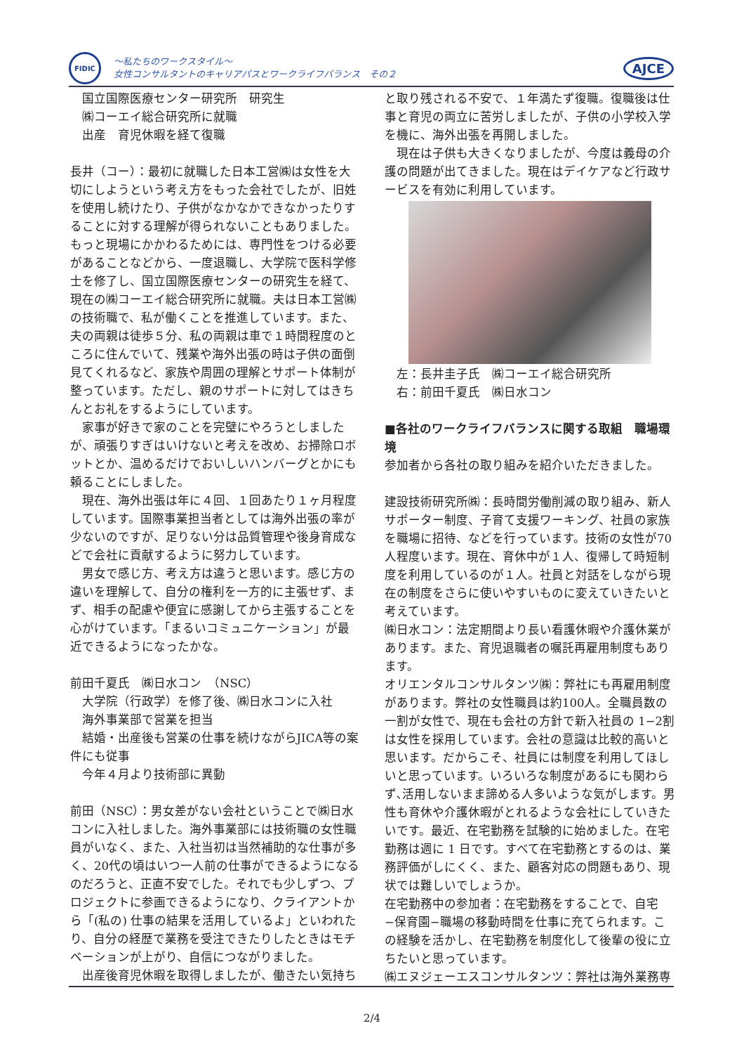FIDIC
～私たちのワークスタイル～
女性コンサルタントのキャリアパスとワークライフバランス　その２
AJCE
国立国際医療センター研究所　研究生
㈱コーエイ総合研究所に就職
出産　育児休暇を経て復職
長井（コー）：最初に就職した日本工営㈱は女性を大切にしようという考え方をもった会社でしたが、旧姓を使用し続けたり、子供がなかなかできなかったりすることに対する理解が得られないこともありました。もっと現場にかかわるためには、専門性をつける必要があることなどから、一度退職し、大学院で医科学修士を修了し、国立国際医療センターの研究生を経て、現在の㈱コーエイ総合研究所に就職。夫は日本工営㈱の技術職で、私が働くことを推進しています。また、夫の両親は徒歩５分、私の両親は車で１時間程度のところに住んでいて、残業や海外出張の時は子供の面倒見てくれるなど、家族や周囲の理解とサポート体制が整っています。ただし、親のサポートに対してはきちんとお礼をするようにしています。
家事が好きで家のことを完璧にやろうとしましたが、頑張りすぎはいけないと考えを改め、お掃除ロボットとか、温めるだけでおいしいハンバーグとかにも頼ることにしました。
現在、海外出張は年に４回、１回あたり１ヶ月程度しています。国際事業担当者としては海外出張の率が少ないのですが、足りない分は品質管理や後身育成などで会社に貢献するように努力しています。
男女で感じ方、考え方は違うと思います。感じ方の違いを理解して、自分の権利を一方的に主張せず、まず、相手の配慮や便宜に感謝してから主張することを心がけています。「まるいコミュニケーション」が最近できるようになったかな。
前田千夏氏　㈱日水コン　（NSC）
大学院（行政学）を修了後、㈱日水コンに入社
海外事業部で営業を担当
結婚・出産後も営業の仕事を続けながらJICA等の案件にも従事
今年４月より技術部に異動
前田（NSC）：男女差がない会社ということで㈱日水コンに入社しました。海外事業部には技術職の女性職員がいなく、また、入社当初は当然補助的な仕事が多く、20代の頃はいつ一人前の仕事ができるようになるのだろうと、正直不安でした。それでも少しずつ、プロジェクトに参画できるようになり、クライアントから「(私の) 仕事の結果を活用しているよ」といわれたり、自分の経歴で業務を受注できたりしたときはモチベーションが上がり、自信につながりました。
出産後育児休暇を取得しましたが、働きたい気持ち
と取り残される不安で、１年満たず復職。復職後は仕事と育児の両立に苦労しましたが、子供の小学校入学を機に、海外出張を再開しました。
現在は子供も大きくなりましたが、今度は義母の介護の問題が出てきました。現在はデイケアなど行政サービスを有効に利用しています。
左：長井圭子氏　㈱コーエイ総合研究所
右：前田千夏氏　㈱日水コン
■各社のワークライフバランスに関する取組　職場環境
参加者から各社の取り組みを紹介いただきました。
建設技術研究所㈱：長時間労働削減の取り組み、新人サポーター制度、子育て支援ワーキング、社員の家族を職場に招待、などを行っています。技術の女性が70人程度います。現在、育休中が１人、復帰して時短制度を利用しているのが１人。社員と対話をしながら現在の制度をさらに使いやすいものに変えていきたいと考えています。
㈱日水コン：法定期間より長い看護休暇や介護休業があります。また、育児退職者の嘱託再雇用制度もあります。
オリエンタルコンサルタンツ㈱：弊社にも再雇用制度があります。弊社の女性職員は約100人。全職員数の一割が女性で、現在も会社の方針で新入社員の 1−2割は女性を採用しています。会社の意識は比較的高いと思います。だからこそ、社員には制度を利用してほしいと思っています。いろいろな制度があるにも関わらず､活用しないまま諦める人多いような気がします。男性も育休や介護休暇がとれるような会社にしていきたいです。最近、在宅勤務を試験的に始めました。在宅勤務は週に 1 日です。すべて在宅勤務とするのは、業務評価がしにくく、また、顧客対応の問題もあり、現状では難しいでしょうか。
在宅勤務中の参加者：在宅勤務をすることで、自宅−保育園−職場の移動時間を仕事に充てられます。この経験を活かし、在宅勤務を制度化して後輩の役に立ちたいと思っています。
㈱エヌジェーエスコンサルタンツ：弊社は海外業務専
2/4